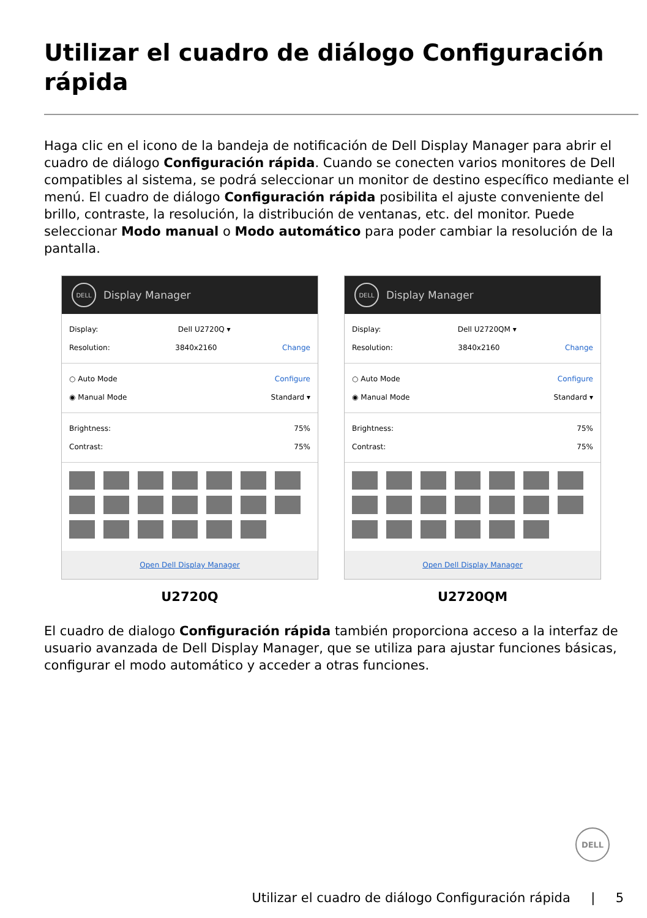Utilizar el cuadro de diálogo Configuración rápida
Haga clic en el icono de la bandeja de notificación de Dell Display Manager para abrir el cuadro de diálogo Configuración rápida. Cuando se conecten varios monitores de Dell compatibles al sistema, se podrá seleccionar un monitor de destino específico mediante el menú. El cuadro de diálogo Configuración rápida posibilita el ajuste conveniente del brillo, contraste, la resolución, la distribución de ventanas, etc. del monitor. Puede seleccionar Modo manual o Modo automático para poder cambiar la resolución de la pantalla.
DELL Display Manager
Display: Dell U2720Q ▾
Resolution: 3840x2160 Change
○ Auto Mode Configure
◉ Manual Mode Standard ▾
Brightness: 75%
Contrast: 75%
Open Dell Display Manager
U2720Q
DELL Display Manager
Display: Dell U2720QM ▾
Resolution: 3840x2160 Change
○ Auto Mode Configure
◉ Manual Mode Standard ▾
Brightness: 75%
Contrast: 75%
Open Dell Display Manager
U2720QM
El cuadro de dialogo Configuración rápida también proporciona acceso a la interfaz de usuario avanzada de Dell Display Manager, que se utiliza para ajustar funciones básicas, configurar el modo automático y acceder a otras funciones.
DELL
Utilizar el cuadro de diálogo Configuración rápida | 5